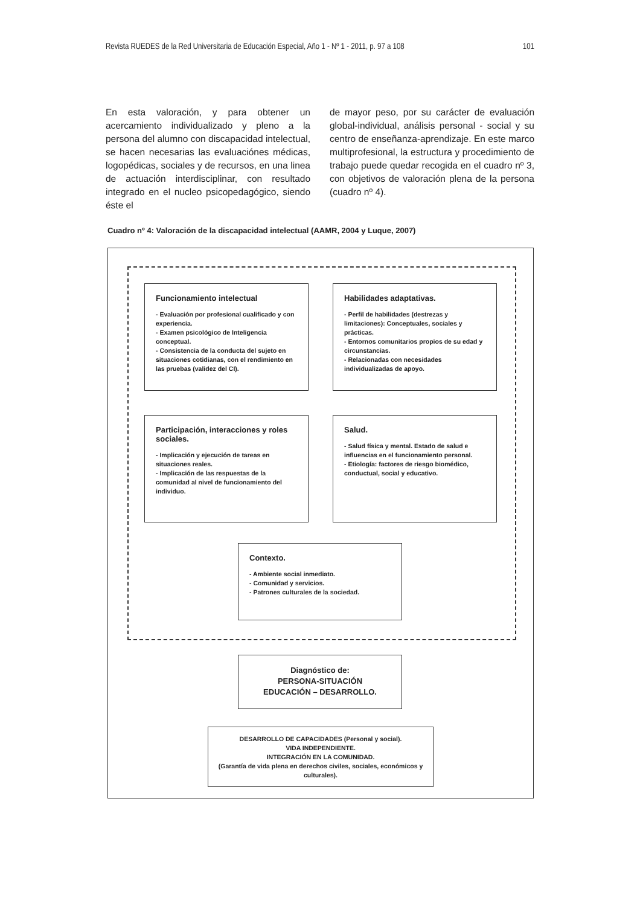Revista RUEDES de la Red Universitaria de Educación Especial, Año 1 - Nº 1 - 2011, p. 97 a 108 101
En esta valoración, y para obtener un acercamiento individualizado y pleno a la persona del alumno con discapacidad intelectual, se hacen necesarias las evaluaciónes médicas, logopédicas, sociales y de recursos, en una linea de actuación interdisciplinar, con resultado integrado en el nucleo psicopedagógico, siendo éste el
de mayor peso, por su carácter de evaluación global-individual, análisis personal - social y su centro de enseñanza-aprendizaje. En este marco multiprofesional, la estructura y procedimiento de trabajo puede quedar recogida en el cuadro nº 3, con objetivos de valoración plena de la persona (cuadro nº 4).
Cuadro nº 4: Valoración de la discapacidad intelectual (AAMR, 2004 y Luque, 2007)
Funcionamiento intelectual
- Evaluación por profesional cualificado y con experiencia.
- Examen psicológico de Inteligencia conceptual.
- Consistencia de la conducta del sujeto en situaciones cotidianas, con el rendimiento en las pruebas (validez del CI).
Habilidades adaptativas.
- Perfil de habilidades (destrezas y limitaciones): Conceptuales, sociales y prácticas.
- Entornos comunitarios propios de su edad y circunstancias.
- Relacionadas con necesidades individualizadas de apoyo.
Participación, interacciones y roles sociales.
- Implicación y ejecución de tareas en situaciones reales.
- Implicación de las respuestas de la comunidad al nivel de funcionamiento del individuo.
Salud.
- Salud física y mental. Estado de salud e influencias en el funcionamiento personal.
- Etiología: factores de riesgo biomédico, conductual, social y educativo.
Contexto.
- Ambiente social inmediato.
- Comunidad y servicios.
- Patrones culturales de la sociedad.
Diagnóstico de:
PERSONA-SITUACIÓN
EDUCACIÓN – DESARROLLO.
DESARROLLO DE CAPACIDADES (Personal y social).
VIDA INDEPENDIENTE.
INTEGRACIÓN EN LA COMUNIDAD.
(Garantía de vida plena en derechos civiles, sociales, económicos y culturales).